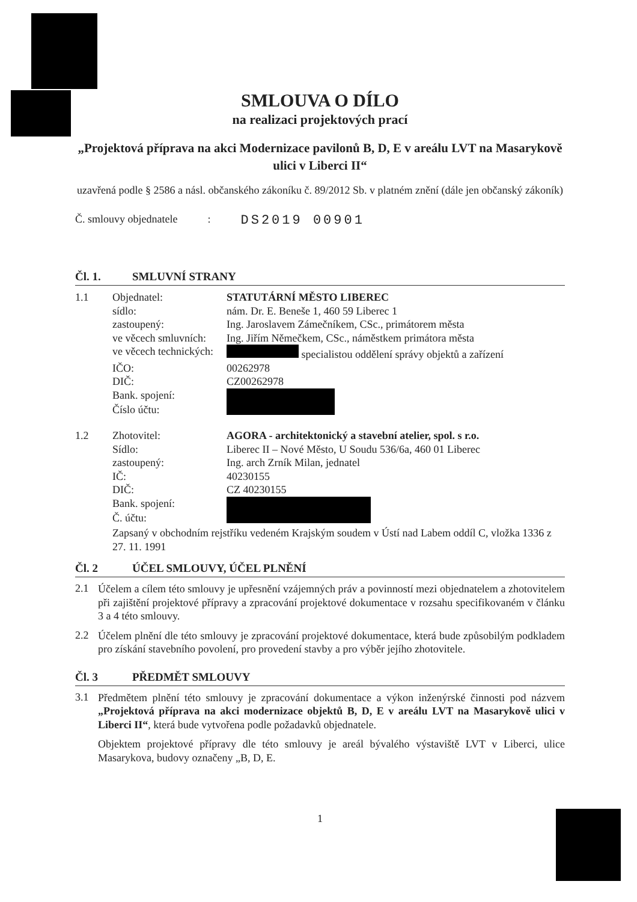SMLOUVA O DÍLO
na realizaci projektových prací
„Projektová příprava na akci Modernizace pavilonů B, D, E v areálu LVT na Masarykově ulici v Liberci II“
uzavřená podle § 2586 a násl. občanského zákoníku č. 89/2012 Sb. v platném znění (dále jen občanský zákoník)
Č. smlouvy objednatele: DS2019 00901
Čl. 1. SMLUVNÍ STRANY
| 1.1 | Objednatel: | STATUTÁRNÍ MĚSTO LIBEREC |
| | sídlo: | nám. Dr. E. Beneše 1, 460 59 Liberec 1 |
| | zastoupený: | Ing. Jaroslavem Zámečníkem, CSc., primátorem města |
| | ve věcech smluvních: | Ing. Jiřím Němečkem, CSc., náměstkem primátora města |
| | ve věcech technických: | specialistou oddělení správy objektů a zařízení |
| | IČO: | 00262978 |
| | DIČ: | CZ00262978 |
| | Bank. spojení: | |
| | Číslo účtu: | |
| 1.2 | Zhotovitel: | AGORA - architektonický a stavební atelier, spol. s r.o. |
| | Sídlo: | Liberec II – Nové Město, U Soudu 536/6a, 460 01 Liberec |
| | zastoupený: | Ing. arch Zrník Milan, jednatel |
| | IČ: | 40230155 |
| | DIČ: | CZ 40230155 |
| | Bank. spojení: | |
| | Č. účtu: | |
| | Zapsaný v obchodním rejstříku vedeném Krajským soudem v Ústí nad Labem oddíl C, vložka 1336 z 27. 11. 1991 | |
Čl. 2 ÚČEL SMLOUVY, ÚČEL PLNĚNÍ
2.1
Účelem a cílem této smlouvy je upřesnění vzájemných práv a povinností mezi objednatelem a zhotovitelem při zajištění projektové přípravy a zpracování projektové dokumentace v rozsahu specifikovaném v článku 3 a 4 této smlouvy.
2.2
Účelem plnění dle této smlouvy je zpracování projektové dokumentace, která bude způsobilým podkladem pro získání stavebního povolení, pro provedení stavby a pro výběr jejího zhotovitele.
Čl. 3 PŘEDMĚT SMLOUVY
3.1
Předmětem plnění této smlouvy je zpracování dokumentace a výkon inženýrské činnosti pod názvem „Projektová příprava na akci modernizace objektů B, D, E v areálu LVT na Masarykově ulici v Liberci II“, která bude vytvořena podle požadavků objednatele.
Objektem projektové přípravy dle této smlouvy je areál bývalého výstaviště LVT v Liberci, ulice Masarykova, budovy označeny „B, D, E.
1